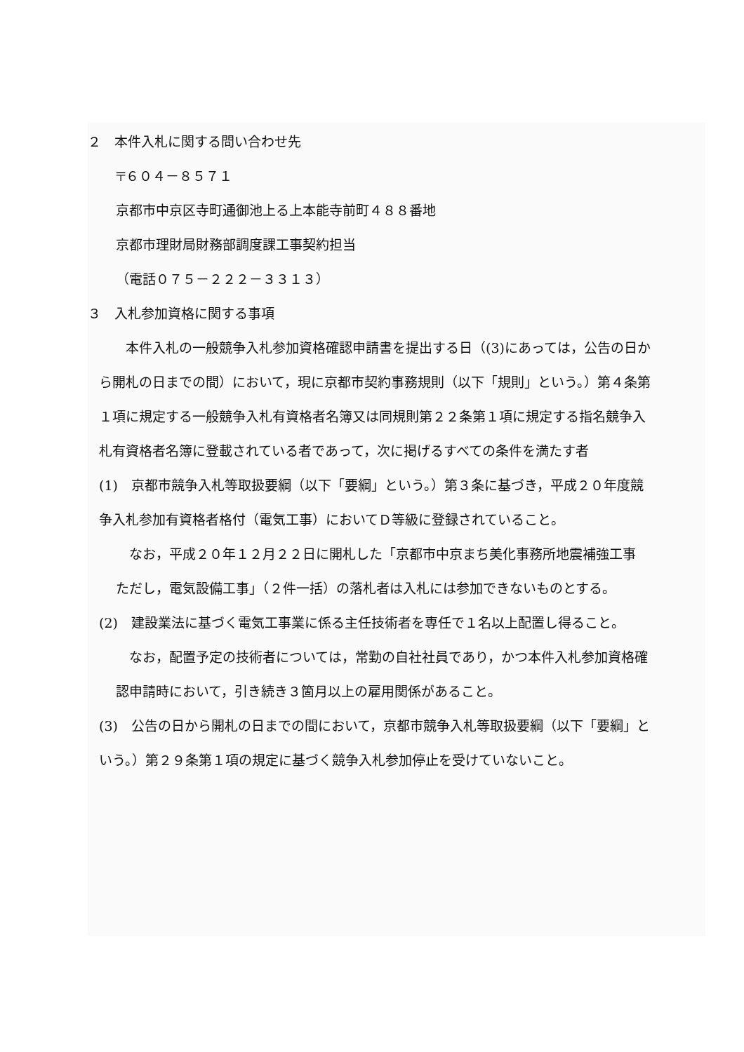２　本件入札に関する問い合わせ先
〒６０４－８５７１
京都市中京区寺町通御池上る上本能寺前町４８８番地
京都市理財局財務部調度課工事契約担当
（電話０７５－２２２－３３１３）
３　入札参加資格に関する事項
　　本件入札の一般競争入札参加資格確認申請書を提出する日（(3)にあっては，公告の日から開札の日までの間）において，現に京都市契約事務規則（以下「規則」という。）第４条第１項に規定する一般競争入札有資格者名簿又は同規則第２２条第１項に規定する指名競争入札有資格者名簿に登載されている者であって，次に掲げるすべての条件を満たす者
(1)　京都市競争入札等取扱要綱（以下「要綱」という。）第３条に基づき，平成２０年度競争入札参加有資格者格付（電気工事）においてＤ等級に登録されていること。
　なお，平成２０年１２月２２日に開札した「京都市中京まち美化事務所地震補強工事　ただし，電気設備工事」（２件一括）の落札者は入札には参加できないものとする。
(2)　建設業法に基づく電気工事業に係る主任技術者を専任で１名以上配置し得ること。
　なお，配置予定の技術者については，常勤の自社社員であり，かつ本件入札参加資格確認申請時において，引き続き３箇月以上の雇用関係があること。
(3)　公告の日から開札の日までの間において，京都市競争入札等取扱要綱（以下「要綱」という。）第２９条第１項の規定に基づく競争入札参加停止を受けていないこと。